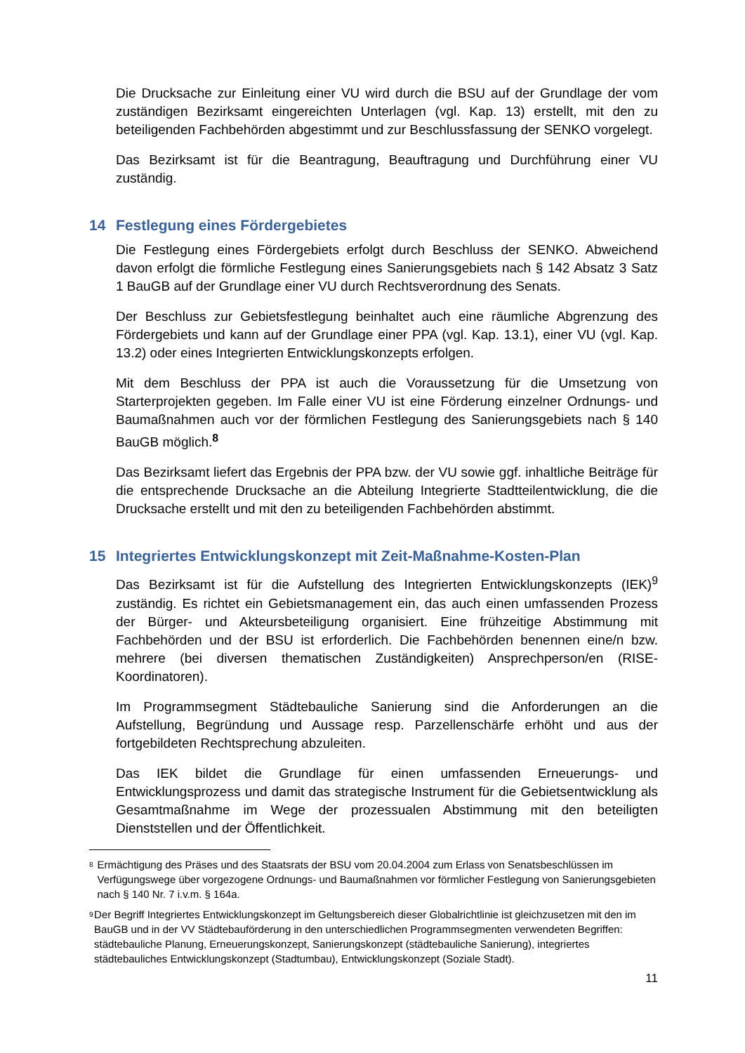Die Drucksache zur Einleitung einer VU wird durch die BSU auf der Grundlage der vom zuständigen Bezirksamt eingereichten Unterlagen (vgl. Kap. 13) erstellt, mit den zu beteiligenden Fachbehörden abgestimmt und zur Beschlussfassung der SENKO vorgelegt.
Das Bezirksamt ist für die Beantragung, Beauftragung und Durchführung einer VU zuständig.
14 Festlegung eines Fördergebietes
Die Festlegung eines Fördergebiets erfolgt durch Beschluss der SENKO. Abweichend davon erfolgt die förmliche Festlegung eines Sanierungsgebiets nach § 142 Absatz 3 Satz 1 BauGB auf der Grundlage einer VU durch Rechtsverordnung des Senats.
Der Beschluss zur Gebietsfestlegung beinhaltet auch eine räumliche Abgrenzung des Fördergebiets und kann auf der Grundlage einer PPA (vgl. Kap. 13.1), einer VU (vgl. Kap. 13.2) oder eines Integrierten Entwicklungskonzepts erfolgen.
Mit dem Beschluss der PPA ist auch die Voraussetzung für die Umsetzung von Starterprojekten gegeben. Im Falle einer VU ist eine Förderung einzelner Ordnungs- und Baumaßnahmen auch vor der förmlichen Festlegung des Sanierungsgebiets nach § 140 BauGB möglich.<sup>8</sup>
Das Bezirksamt liefert das Ergebnis der PPA bzw. der VU sowie ggf. inhaltliche Beiträge für die entsprechende Drucksache an die Abteilung Integrierte Stadtteilentwicklung, die die Drucksache erstellt und mit den zu beteiligenden Fachbehörden abstimmt.
15 Integriertes Entwicklungskonzept mit Zeit-Maßnahme-Kosten-Plan
Das Bezirksamt ist für die Aufstellung des Integrierten Entwicklungskonzepts (IEK)<sup>9</sup> zuständig. Es richtet ein Gebietsmanagement ein, das auch einen umfassenden Prozess der Bürger- und Akteursbeteiligung organisiert. Eine frühzeitige Abstimmung mit Fachbehörden und der BSU ist erforderlich. Die Fachbehörden benennen eine/n bzw. mehrere (bei diversen thematischen Zuständigkeiten) Ansprechperson/en (RISE-Koordinatoren).
Im Programmsegment Städtebauliche Sanierung sind die Anforderungen an die Aufstellung, Begründung und Aussage resp. Parzellenschärfe erhöht und aus der fortgebildeten Rechtsprechung abzuleiten.
Das IEK bildet die Grundlage für einen umfassenden Erneuerungs- und Entwicklungsprozess und damit das strategische Instrument für die Gebietsentwicklung als Gesamtmaßnahme im Wege der prozessualen Abstimmung mit den beteiligten Dienststellen und der Öffentlichkeit.
<sup>8</sup>
Ermächtigung des Präses und des Staatsrats der BSU vom 20.04.2004 zum Erlass von Senatsbeschlüssen im Verfügungswege über vorgezogene Ordnungs- und Baumaßnahmen vor förmlicher Festlegung von Sanierungsgebieten nach § 140 Nr. 7 i.v.m. § 164a.
<sup>9</sup>
Der Begriff Integriertes Entwicklungskonzept im Geltungsbereich dieser Globalrichtlinie ist gleichzusetzen mit den im BauGB und in der VV Städtebauförderung in den unterschiedlichen Programmsegmenten verwendeten Begriffen: städtebauliche Planung, Erneuerungskonzept, Sanierungskonzept (städtebauliche Sanierung), integriertes städtebauliches Entwicklungskonzept (Stadtumbau), Entwicklungskonzept (Soziale Stadt).
11